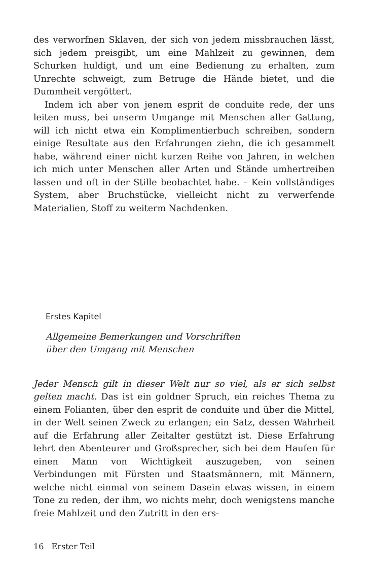des verworfnen Sklaven, der sich von jedem missbrauchen lässt, sich jedem preisgibt, um eine Mahlzeit zu gewinnen, dem Schurken huldigt, und um eine Bedienung zu erhalten, zum Unrechte schweigt, zum Betruge die Hände bietet, und die Dummheit vergöttert.
Indem ich aber von jenem esprit de conduite rede, der uns leiten muss, bei unserm Umgange mit Menschen aller Gattung, will ich nicht etwa ein Komplimentierbuch schreiben, sondern einige Resultate aus den Erfahrungen ziehn, die ich gesammelt habe, während einer nicht kurzen Reihe von Jahren, in welchen ich mich unter Menschen aller Arten und Stände umhertreiben lassen und oft in der Stille beobachtet habe. – Kein vollständiges System, aber Bruchstücke, vielleicht nicht zu verwerfende Materialien, Stoff zu weiterm Nachdenken.
Erstes Kapitel
Allgemeine Bemerkungen und Vorschriften
über den Umgang mit Menschen
Jeder Mensch gilt in dieser Welt nur so viel, als er sich selbst gelten macht. Das ist ein goldner Spruch, ein reiches Thema zu einem Folianten, über den esprit de conduite und über die Mittel, in der Welt seinen Zweck zu erlangen; ein Satz, dessen Wahrheit auf die Erfahrung aller Zeitalter gestützt ist. Diese Erfahrung lehrt den Abenteurer und Großsprecher, sich bei dem Haufen für einen Mann von Wichtigkeit auszugeben, von seinen Verbindungen mit Fürsten und Staatsmännern, mit Männern, welche nicht einmal von seinem Dasein etwas wissen, in einem Tone zu reden, der ihm, wo nichts mehr, doch wenigstens manche freie Mahlzeit und den Zutritt in den ers-
16 Erster Teil